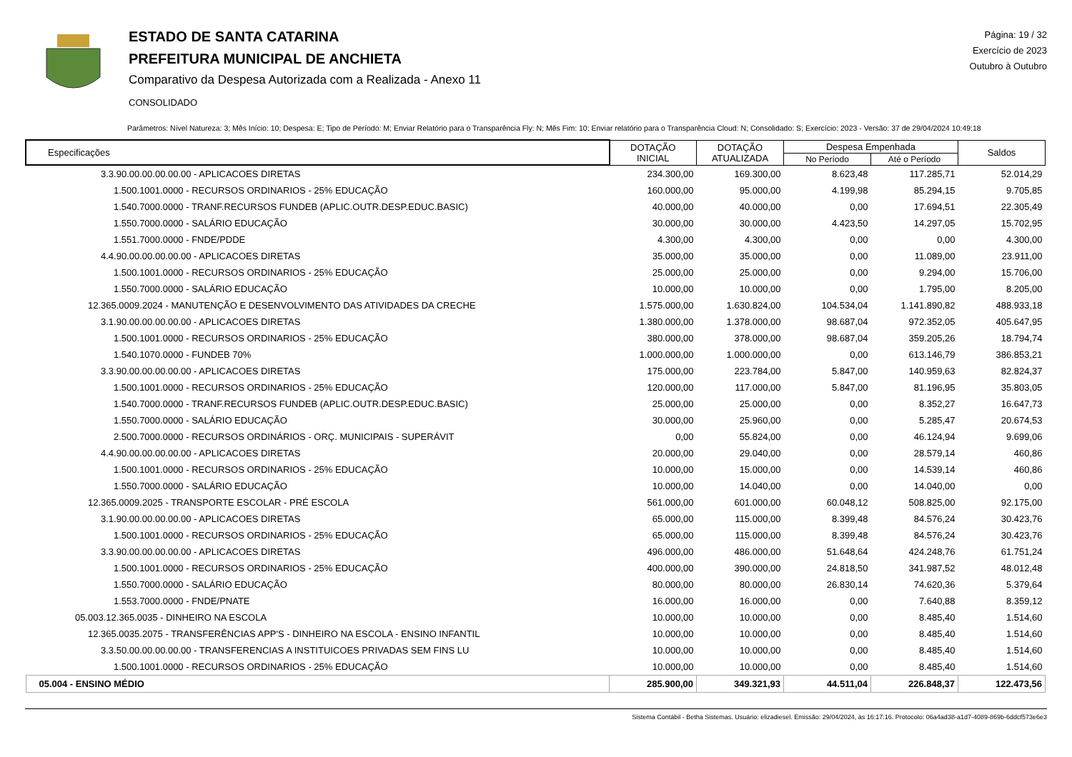ESTADO DE SANTA CATARINA
PREFEITURA MUNICIPAL DE ANCHIETA
Comparativo da Despesa Autorizada com a Realizada - Anexo 11
CONSOLIDADO
Página: 19 / 32
Exercício de 2023
Outubro à Outubro
Parâmetros: Nível Natureza: 3; Mês Início: 10; Despesa: E; Tipo de Período: M; Enviar Relatório para o Transparência Fly: N; Mês Fim: 10; Enviar relatório para o Transparência Cloud: N; Consolidado: S; Exercício: 2023 - Versão: 37 de 29/04/2024 10:49:18
| Especificações | DOTAÇÃO INICIAL | DOTAÇÃO ATUALIZADA | Despesa Empenhada | | Saldos |
| --- | --- | --- | --- | --- | --- |
| | | | No Período | Até o Período | |
| 3.3.90.00.00.00.00.00 - APLICACOES DIRETAS | 234.300,00 | 169.300,00 | 8.623,48 | 117.285,71 | 52.014,29 |
| 1.500.1001.0000 - RECURSOS ORDINARIOS - 25% EDUCAÇÃO | 160.000,00 | 95.000,00 | 4.199,98 | 85.294,15 | 9.705,85 |
| 1.540.7000.0000 - TRANF.RECURSOS FUNDEB (APLIC.OUTR.DESP.EDUC.BASIC) | 40.000,00 | 40.000,00 | 0,00 | 17.694,51 | 22.305,49 |
| 1.550.7000.0000 - SALÁRIO EDUCAÇÃO | 30.000,00 | 30.000,00 | 4.423,50 | 14.297,05 | 15.702,95 |
| 1.551.7000.0000 - FNDE/PDDE | 4.300,00 | 4.300,00 | 0,00 | 0,00 | 4.300,00 |
| 4.4.90.00.00.00.00.00 - APLICACOES DIRETAS | 35.000,00 | 35.000,00 | 0,00 | 11.089,00 | 23.911,00 |
| 1.500.1001.0000 - RECURSOS ORDINARIOS - 25% EDUCAÇÃO | 25.000,00 | 25.000,00 | 0,00 | 9.294,00 | 15.706,00 |
| 1.550.7000.0000 - SALÁRIO EDUCAÇÃO | 10.000,00 | 10.000,00 | 0,00 | 1.795,00 | 8.205,00 |
| 12.365.0009.2024 - MANUTENÇÃO E DESENVOLVIMENTO DAS ATIVIDADES DA CRECHE | 1.575.000,00 | 1.630.824,00 | 104.534,04 | 1.141.890,82 | 488.933,18 |
| 3.1.90.00.00.00.00.00 - APLICACOES DIRETAS | 1.380.000,00 | 1.378.000,00 | 98.687,04 | 972.352,05 | 405.647,95 |
| 1.500.1001.0000 - RECURSOS ORDINARIOS - 25% EDUCAÇÃO | 380.000,00 | 378.000,00 | 98.687,04 | 359.205,26 | 18.794,74 |
| 1.540.1070.0000 - FUNDEB 70% | 1.000.000,00 | 1.000.000,00 | 0,00 | 613.146,79 | 386.853,21 |
| 3.3.90.00.00.00.00.00 - APLICACOES DIRETAS | 175.000,00 | 223.784,00 | 5.847,00 | 140.959,63 | 82.824,37 |
| 1.500.1001.0000 - RECURSOS ORDINARIOS - 25% EDUCAÇÃO | 120.000,00 | 117.000,00 | 5.847,00 | 81.196,95 | 35.803,05 |
| 1.540.7000.0000 - TRANF.RECURSOS FUNDEB (APLIC.OUTR.DESP.EDUC.BASIC) | 25.000,00 | 25.000,00 | 0,00 | 8.352,27 | 16.647,73 |
| 1.550.7000.0000 - SALÁRIO EDUCAÇÃO | 30.000,00 | 25.960,00 | 0,00 | 5.285,47 | 20.674,53 |
| 2.500.7000.0000 - RECURSOS ORDINÁRIOS - ORÇ. MUNICIPAIS - SUPERÁVIT | 0,00 | 55.824,00 | 0,00 | 46.124,94 | 9.699,06 |
| 4.4.90.00.00.00.00.00 - APLICACOES DIRETAS | 20.000,00 | 29.040,00 | 0,00 | 28.579,14 | 460,86 |
| 1.500.1001.0000 - RECURSOS ORDINARIOS - 25% EDUCAÇÃO | 10.000,00 | 15.000,00 | 0,00 | 14.539,14 | 460,86 |
| 1.550.7000.0000 - SALÁRIO EDUCAÇÃO | 10.000,00 | 14.040,00 | 0,00 | 14.040,00 | 0,00 |
| 12.365.0009.2025 - TRANSPORTE ESCOLAR - PRÉ ESCOLA | 561.000,00 | 601.000,00 | 60.048,12 | 508.825,00 | 92.175,00 |
| 3.1.90.00.00.00.00.00 - APLICACOES DIRETAS | 65.000,00 | 115.000,00 | 8.399,48 | 84.576,24 | 30.423,76 |
| 1.500.1001.0000 - RECURSOS ORDINARIOS - 25% EDUCAÇÃO | 65.000,00 | 115.000,00 | 8.399,48 | 84.576,24 | 30.423,76 |
| 3.3.90.00.00.00.00.00 - APLICACOES DIRETAS | 496.000,00 | 486.000,00 | 51.648,64 | 424.248,76 | 61.751,24 |
| 1.500.1001.0000 - RECURSOS ORDINARIOS - 25% EDUCAÇÃO | 400.000,00 | 390.000,00 | 24.818,50 | 341.987,52 | 48.012,48 |
| 1.550.7000.0000 - SALÁRIO EDUCAÇÃO | 80.000,00 | 80.000,00 | 26.830,14 | 74.620,36 | 5.379,64 |
| 1.553.7000.0000 - FNDE/PNATE | 16.000,00 | 16.000,00 | 0,00 | 7.640,88 | 8.359,12 |
| 05.003.12.365.0035 - DINHEIRO NA ESCOLA | 10.000,00 | 10.000,00 | 0,00 | 8.485,40 | 1.514,60 |
| 12.365.0035.2075 - TRANSFERÊNCIAS APP'S - DINHEIRO NA ESCOLA - ENSINO INFANTIL | 10.000,00 | 10.000,00 | 0,00 | 8.485,40 | 1.514,60 |
| 3.3.50.00.00.00.00.00 - TRANSFERENCIAS A INSTITUICOES PRIVADAS SEM FINS LU | 10.000,00 | 10.000,00 | 0,00 | 8.485,40 | 1.514,60 |
| 1.500.1001.0000 - RECURSOS ORDINARIOS - 25% EDUCAÇÃO | 10.000,00 | 10.000,00 | 0,00 | 8.485,40 | 1.514,60 |
| 05.004 - ENSINO MÉDIO | 285.900,00 | 349.321,93 | 44.511,04 | 226.848,37 | 122.473,56 |
Sistema Contábil - Betha Sistemas. Usuário: elizadiesel. Emissão: 29/04/2024, às 16:17:16. Protocolo: 06a4ad38-a1d7-4089-869b-6ddcf573e6e3